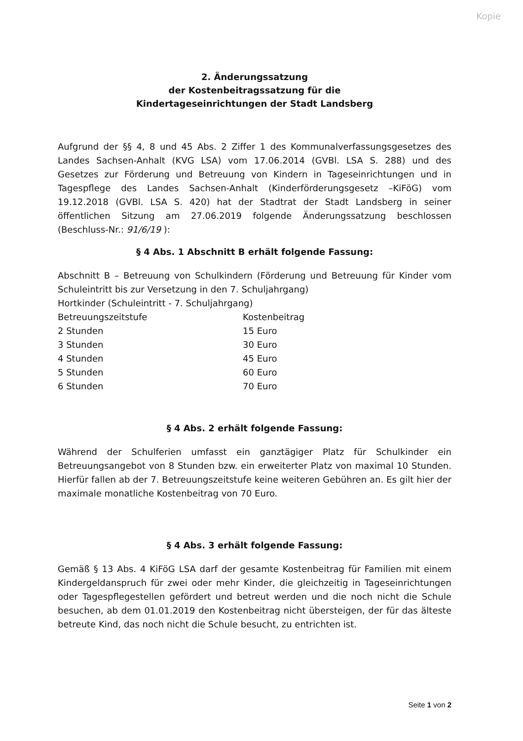Kopie
2. Änderungssatzung
der Kostenbeitragssatzung für die
Kindertageseinrichtungen der Stadt Landsberg
Aufgrund der §§ 4, 8 und 45 Abs. 2 Ziffer 1 des Kommunalverfassungsgesetzes des Landes Sachsen-Anhalt (KVG LSA) vom 17.06.2014 (GVBl. LSA S. 288) und des Gesetzes zur Förderung und Betreuung von Kindern in Tageseinrichtungen und in Tagespflege des Landes Sachsen-Anhalt (Kinderförderungsgesetz –KiFöG) vom 19.12.2018 (GVBl. LSA S. 420) hat der Stadtrat der Stadt Landsberg in seiner öffentlichen Sitzung am 27.06.2019 folgende Änderungssatzung beschlossen (Beschluss-Nr.: 91/6/19 ):
§ 4 Abs. 1 Abschnitt B erhält folgende Fassung:
Abschnitt B – Betreuung von Schulkindern (Förderung und Betreuung für Kinder vom Schuleintritt bis zur Versetzung in den 7. Schuljahrgang)
Hortkinder (Schuleintritt - 7. Schuljahrgang)
| Betreuungszeitstufe | Kostenbeitrag |
| 2 Stunden | 15 Euro |
| 3 Stunden | 30 Euro |
| 4 Stunden | 45 Euro |
| 5 Stunden | 60 Euro |
| 6 Stunden | 70 Euro |
§ 4 Abs. 2 erhält folgende Fassung:
Während der Schulferien umfasst ein ganztägiger Platz für Schulkinder ein Betreuungsangebot von 8 Stunden bzw. ein erweiterter Platz von maximal 10 Stunden. Hierfür fallen ab der 7. Betreuungszeitstufe keine weiteren Gebühren an. Es gilt hier der maximale monatliche Kostenbeitrag von 70 Euro.
§ 4 Abs. 3 erhält folgende Fassung:
Gemäß § 13 Abs. 4 KiFöG LSA darf der gesamte Kostenbeitrag für Familien mit einem Kindergeldanspruch für zwei oder mehr Kinder, die gleichzeitig in Tageseinrichtungen oder Tagespflegestellen gefördert und betreut werden und die noch nicht die Schule besuchen, ab dem 01.01.2019 den Kostenbeitrag nicht übersteigen, der für das älteste betreute Kind, das noch nicht die Schule besucht, zu entrichten ist.
Seite 1 von 2